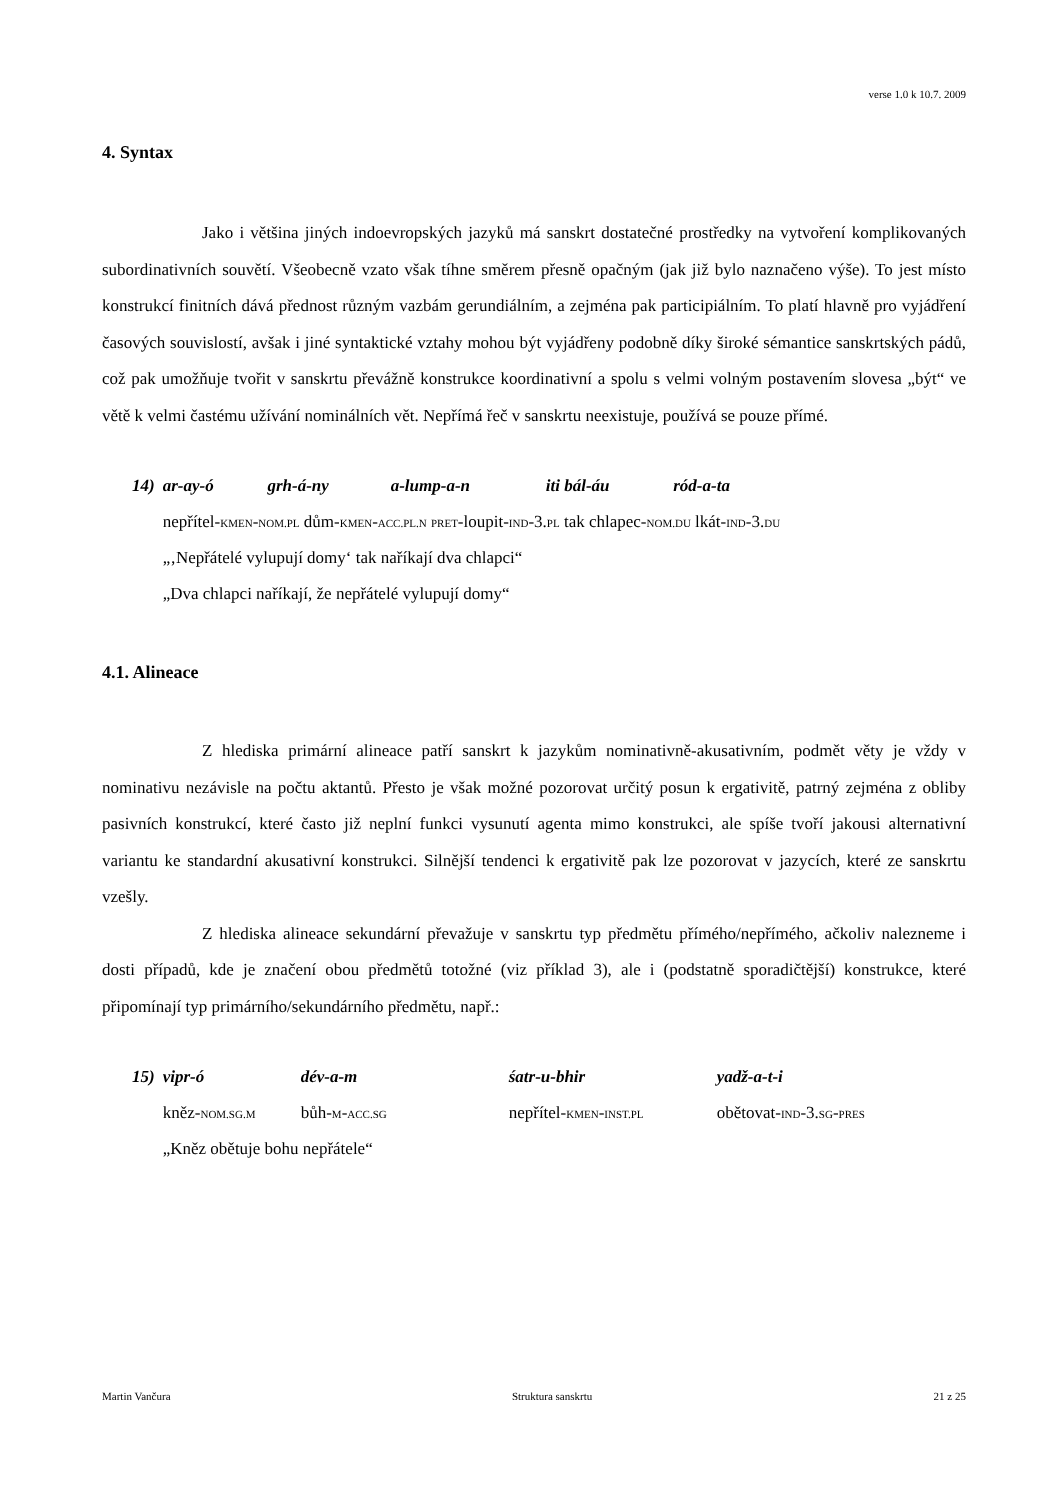verse 1.0 k 10.7. 2009
4. Syntax
Jako i většina jiných indoevropských jazyků má sanskrt dostatečné prostředky na vytvoření komplikovaných subordinativních souvětí. Všeobecně vzato však tíhne směrem přesně opačným (jak již bylo naznačeno výše). To jest místo konstrukcí finitních dává přednost různým vazbám gerundiálním, a zejména pak participiálním. To platí hlavně pro vyjádření časových souvislostí, avšak i jiné syntaktické vztahy mohou být vyjádřeny podobně díky široké sémantice sanskrtských pádů, což pak umožňuje tvořit v sanskrtu převážně konstrukce koordinativní a spolu s velmi volným postavením slovesa „být“ ve větě k velmi častému užívání nominálních vět. Nepřímá řeč v sanskrtu neexistuje, používá se pouze přímé.
| 14) | ar-ay-ó | grh-á-ny | a-lump-a-n | iti bál-áu | ród-a-ta |
| | nepřítel- KMEN - NOM.PL dům- KMEN - ACC.PL.N PRET -loupit- IND -3. PL tak chlapec- NOM.DU lkát- IND -3. DU | | | | |
| | „‚Nepřátelé vylupují domy‘ tak naříkají dva chlapci“ | | | | |
| | „Dva chlapci naříkají, že nepřátelé vylupují domy“ | | | | |
4.1. Alineace
Z hlediska primární alineace patří sanskrt k jazykům nominativně-akusativním, podmět věty je vždy v nominativu nezávisle na počtu aktantů. Přesto je však možné pozorovat určitý posun k ergativitě, patrný zejména z obliby pasivních konstrukcí, které často již neplní funkci vysunutí agenta mimo konstrukci, ale spíše tvoří jakousi alternativní variantu ke standardní akusativní konstrukci. Silnější tendenci k ergativitě pak lze pozorovat v jazycích, které ze sanskrtu vzešly.
Z hlediska alineace sekundární převažuje v sanskrtu typ předmětu přímého/nepřímého, ačkoliv nalezneme i dosti případů, kde je značení obou předmětů totožné (viz příklad 3), ale i (podstatně sporadičtější) konstrukce, které připomínají typ primárního/sekundárního předmětu, např.:
| 15) | vipr-ó | dév-a-m | śatr-u-bhir | yadž-a-t-i |
| | kněz- NOM.SG.M | bůh- M - ACC.SG | nepřítel- KMEN - INST.PL | obětovat- IND -3. SG - PRES |
| | „Kněz obětuje bohu nepřátele“ | | | |
Martin Vančura Struktura sanskrtu 21 z 25